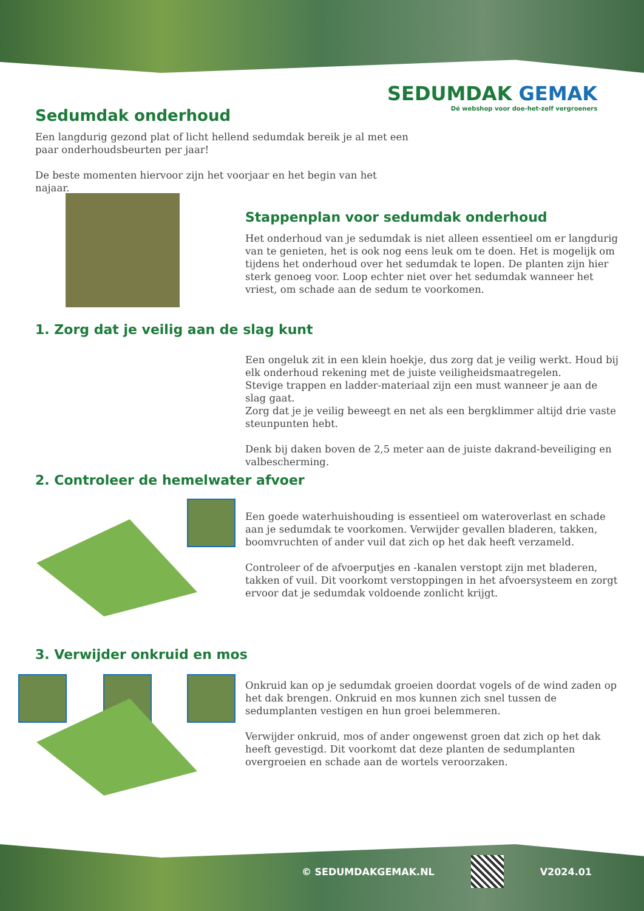SEDUMDAK GEMAK
Dé webshop voor doe-het-zelf vergroeners
Sedumdak onderhoud
Een langdurig gezond plat of licht hellend sedumdak bereik je al met een paar onderhoudsbeurten per jaar!
De beste momenten hiervoor zijn het voorjaar en het begin van het najaar.
Stappenplan voor sedumdak onderhoud
Het onderhoud van je sedumdak is niet alleen essentieel om er langdurig van te genieten, het is ook nog eens leuk om te doen. Het is mogelijk om tijdens het onderhoud over het sedumdak te lopen. De planten zijn hier sterk genoeg voor. Loop echter niet over het sedumdak wanneer het vriest, om schade aan de sedum te voorkomen.
1. Zorg dat je veilig aan de slag kunt
Een ongeluk zit in een klein hoekje, dus zorg dat je veilig werkt. Houd bij elk onderhoud rekening met de juiste veiligheidsmaatregelen.
Stevige trappen en ladder-materiaal zijn een must wanneer je aan de slag gaat.
Zorg dat je je veilig beweegt en net als een bergklimmer altijd drie vaste steunpunten hebt.
Denk bij daken boven de 2,5 meter aan de juiste dakrand-beveiliging en valbescherming.
2. Controleer de hemelwater afvoer
Een goede waterhuishouding is essentieel om wateroverlast en schade aan je sedumdak te voorkomen. Verwijder gevallen bladeren, takken, boomvruchten of ander vuil dat zich op het dak heeft verzameld.
Controleer of de afvoerputjes en -kanalen verstopt zijn met bladeren, takken of vuil. Dit voorkomt verstoppingen in het afvoersysteem en zorgt ervoor dat je sedumdak voldoende zonlicht krijgt.
3. Verwijder onkruid en mos
Onkruid kan op je sedumdak groeien doordat vogels of de wind zaden op het dak brengen. Onkruid en mos kunnen zich snel tussen de sedumplanten vestigen en hun groei belemmeren.
Verwijder onkruid, mos of ander ongewenst groen dat zich op het dak heeft gevestigd. Dit voorkomt dat deze planten de sedumplanten overgroeien en schade aan de wortels veroorzaken.
© SEDUMDAKGEMAK.NL V2024.01